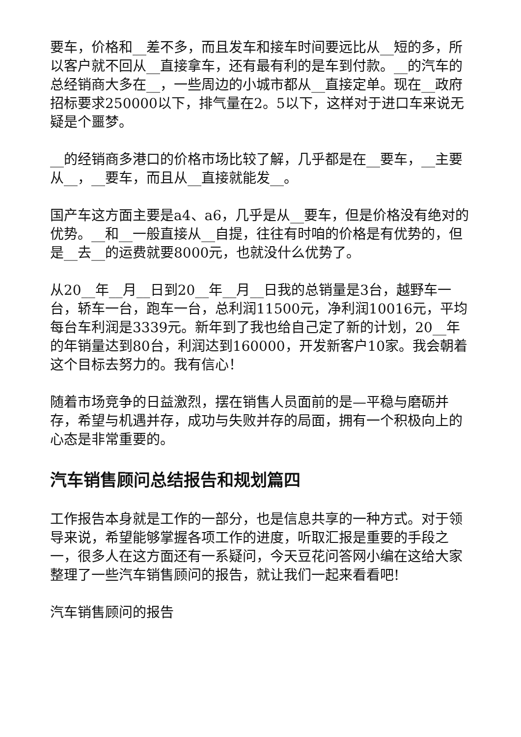要车，价格和__差不多，而且发车和接车时间要远比从__短的多，所以客户就不回从__直接拿车，还有最有利的是车到付款。__的汽车的总经销商大多在__，一些周边的小城市都从__直接定单。现在__政府招标要求250000以下，排气量在2。5以下，这样对于进口车来说无疑是个噩梦。
__的经销商多港口的价格市场比较了解，几乎都是在__要车，__主要从__，__要车，而且从__直接就能发__。
国产车这方面主要是a4、a6，几乎是从__要车，但是价格没有绝对的优势。__和__一般直接从__自提，往往有时咱的价格是有优势的，但是__去__的运费就要8000元，也就没什么优势了。
从20__年__月__日到20__年__月__日我的总销量是3台，越野车一台，轿车一台，跑车一台，总利润11500元，净利润10016元，平均每台车利润是3339元。新年到了我也给自己定了新的计划，20__年的年销量达到80台，利润达到160000，开发新客户10家。我会朝着这个目标去努力的。我有信心！
随着市场竞争的日益激烈，摆在销售人员面前的是—平稳与磨砺并存，希望与机遇并存，成功与失败并存的局面，拥有一个积极向上的心态是非常重要的。
汽车销售顾问总结报告和规划篇四
工作报告本身就是工作的一部分，也是信息共享的一种方式。对于领导来说，希望能够掌握各项工作的进度，听取汇报是重要的手段之一，很多人在这方面还有一系疑问，今天豆花问答网小编在这给大家整理了一些汽车销售顾问的报告，就让我们一起来看看吧!
汽车销售顾问的报告